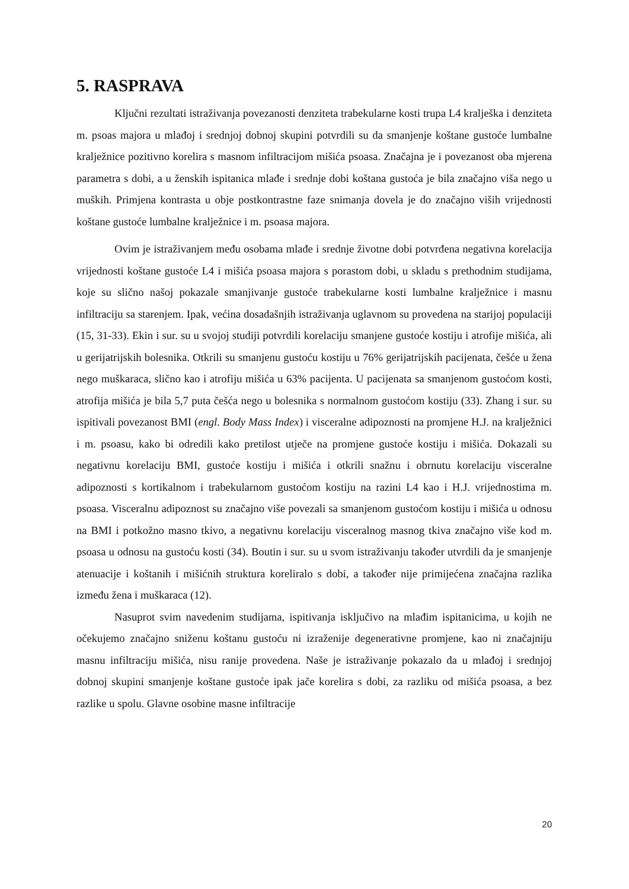5. RASPRAVA
Ključni rezultati istraživanja povezanosti denziteta trabekularne kosti trupa L4 kralješka i denziteta m. psoas majora u mlađoj i srednjoj dobnoj skupini potvrdili su da smanjenje koštane gustoće lumbalne kralježnice pozitivno korelira s masnom infiltracijom mišića psoasa. Značajna je i povezanost oba mjerena parametra s dobi, a u ženskih ispitanica mlađe i srednje dobi koštana gustoća je bila značajno viša nego u muških. Primjena kontrasta u obje postkontrastne faze snimanja dovela je do značajno viših vrijednosti koštane gustoće lumbalne kralježnice i m. psoasa majora.
Ovim je istraživanjem među osobama mlađe i srednje životne dobi potvrđena negativna korelacija vrijednosti koštane gustoće L4 i mišića psoasa majora s porastom dobi, u skladu s prethodnim studijama, koje su slično našoj pokazale smanjivanje gustoće trabekularne kosti lumbalne kralježnice i masnu infiltraciju sa starenjem. Ipak, većina dosadašnjih istraživanja uglavnom su provedena na starijoj populaciji (15, 31-33). Ekin i sur. su u svojoj studiji potvrdili korelaciju smanjene gustoće kostiju i atrofije mišića, ali u gerijatrijskih bolesnika. Otkrili su smanjenu gustoću kostiju u 76% gerijatrijskih pacijenata, češće u žena nego muškaraca, slično kao i atrofiju mišića u 63% pacijenta. U pacijenata sa smanjenom gustoćom kosti, atrofija mišića je bila 5,7 puta češća nego u bolesnika s normalnom gustoćom kostiju (33). Zhang i sur. su ispitivali povezanost BMI (engl. Body Mass Index) i visceralne adipoznosti na promjene H.J. na kralježnici i m. psoasu, kako bi odredili kako pretilost utječe na promjene gustoće kostiju i mišića. Dokazali su negativnu korelaciju BMI, gustoće kostiju i mišića i otkrili snažnu i obrnutu korelaciju visceralne adipoznosti s kortikalnom i trabekularnom gustoćom kostiju na razini L4 kao i H.J. vrijednostima m. psoasa. Visceralnu adipoznost su značajno više povezali sa smanjenom gustoćom kostiju i mišića u odnosu na BMI i potkožno masno tkivo, a negativnu korelaciju visceralnog masnog tkiva značajno više kod m. psoasa u odnosu na gustoću kosti (34). Boutin i sur. su u svom istraživanju također utvrdili da je smanjenje atenuacije i koštanih i mišićnih struktura koreliralo s dobi, a također nije primijećena značajna razlika između žena i muškaraca (12).
Nasuprot svim navedenim studijama, ispitivanja isključivo na mlađim ispitanicima, u kojih ne očekujemo značajno sniženu koštanu gustoću ni izraženije degenerativne promjene, kao ni značajniju masnu infiltraciju mišića, nisu ranije provedena. Naše je istraživanje pokazalo da u mlađoj i srednjoj dobnoj skupini smanjenje koštane gustoće ipak jače korelira s dobi, za razliku od mišića psoasa, a bez razlike u spolu. Glavne osobine masne infiltracije
20